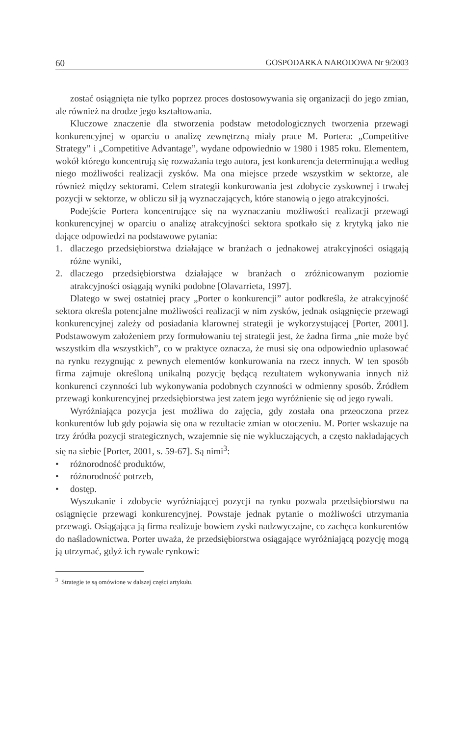60 GOSPODARKA NARODOWA Nr 9/2003
zostać osiągnięta nie tylko poprzez proces dostosowywania się organizacji do jego zmian, ale również na drodze jego kształtowania.
Kluczowe znaczenie dla stworzenia podstaw metodologicznych tworzenia przewagi konkurencyjnej w oparciu o analizę zewnętrzną miały prace M. Portera: „Competitive Strategy” i „Competitive Advantage”, wydane odpowiednio w 1980 i 1985 roku. Elementem, wokół którego koncentrują się rozważania tego autora, jest konkurencja determinująca według niego możliwości realizacji zysków. Ma ona miejsce przede wszystkim w sektorze, ale również między sektorami. Celem strategii konkurowania jest zdobycie zyskownej i trwałej pozycji w sektorze, w obliczu sił ją wyznaczających, które stanowią o jego atrakcyjności.
Podejście Portera koncentrujące się na wyznaczaniu możliwości realizacji przewagi konkurencyjnej w oparciu o analizę atrakcyjności sektora spotkało się z krytyką jako nie dające odpowiedzi na podstawowe pytania:
1. dlaczego przedsiębiorstwa działające w branżach o jednakowej atrakcyjności osiągają różne wyniki,
2. dlaczego przedsiębiorstwa działające w branżach o zróżnicowanym poziomie atrakcyjności osiągają wyniki podobne [Olavarrieta, 1997].
Dlatego w swej ostatniej pracy „Porter o konkurencji” autor podkreśla, że atrakcyjność sektora określa potencjalne możliwości realizacji w nim zysków, jednak osiągnięcie przewagi konkurencyjnej zależy od posiadania klarownej strategii je wykorzystującej [Porter, 2001]. Podstawowym założeniem przy formułowaniu tej strategii jest, że żadna firma „nie może być wszystkim dla wszystkich”, co w praktyce oznacza, że musi się ona odpowiednio uplasować na rynku rezygnując z pewnych elementów konkurowania na rzecz innych. W ten sposób firma zajmuje określoną unikalną pozycję będącą rezultatem wykonywania innych niż konkurenci czynności lub wykonywania podobnych czynności w odmienny sposób. Źródłem przewagi konkurencyjnej przedsiębiorstwa jest zatem jego wyróżnienie się od jego rywali.
Wyróżniająca pozycja jest możliwa do zajęcia, gdy została ona przeoczona przez konkurentów lub gdy pojawia się ona w rezultacie zmian w otoczeniu. M. Porter wskazuje na trzy źródła pozycji strategicznych, wzajemnie się nie wykluczających, a często nakładających się na siebie [Porter, 2001, s. 59-67]. Są nimi<sup>3</sup>:
• różnorodność produktów,
• różnorodność potrzeb,
• dostęp.
Wyszukanie i zdobycie wyróżniającej pozycji na rynku pozwala przedsiębiorstwu na osiągnięcie przewagi konkurencyjnej. Powstaje jednak pytanie o możliwości utrzymania przewagi. Osiągająca ją firma realizuje bowiem zyski nadzwyczajne, co zachęca konkurentów do naśladownictwa. Porter uważa, że przedsiębiorstwa osiągające wyróżniającą pozycję mogą ją utrzymać, gdyż ich rywale rynkowi:
<sup>3</sup> Strategie te są omówione w dalszej części artykułu.